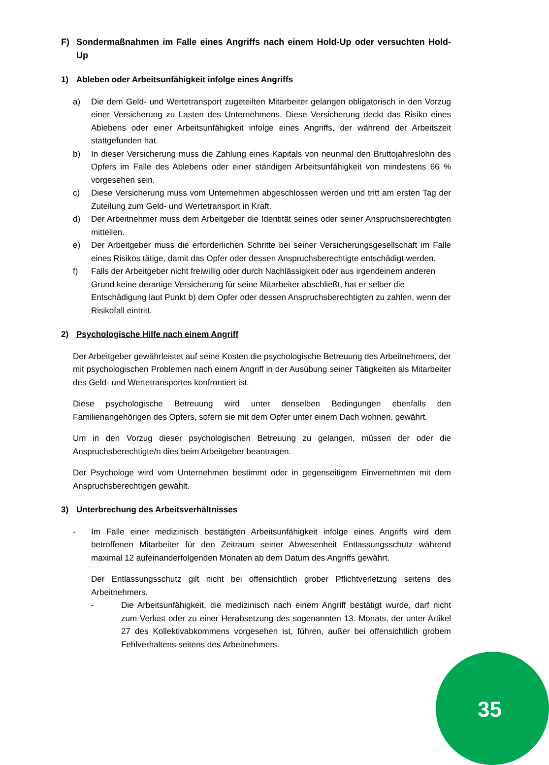F) Sondermaßnahmen im Falle eines Angriffs nach einem Hold-Up oder versuchten Hold-Up
1) Ableben oder Arbeitsunfähigkeit infolge eines Angriffs
a) Die dem Geld- und Wertetransport zugeteilten Mitarbeiter gelangen obligatorisch in den Vorzug einer Versicherung zu Lasten des Unternehmens. Diese Versicherung deckt das Risiko eines Ablebens oder einer Arbeitsunfähigkeit infolge eines Angriffs, der während der Arbeitszeit stattgefunden hat.
b) In dieser Versicherung muss die Zahlung eines Kapitals von neunmal den Bruttojahreslohn des Opfers im Falle des Ablebens oder einer ständigen Arbeitsunfähigkeit von mindestens 66 % vorgesehen sein.
c) Diese Versicherung muss vom Unternehmen abgeschlossen werden und tritt am ersten Tag der Zuteilung zum Geld- und Wertetransport in Kraft.
d) Der Arbeitnehmer muss dem Arbeitgeber die Identität seines oder seiner Anspruchsberechtigten mitteilen.
e) Der Arbeitgeber muss die erforderlichen Schritte bei seiner Versicherungsgesellschaft im Falle eines Risikos tätige, damit das Opfer oder dessen Anspruchsberechtigte entschädigt werden.
f) Falls der Arbeitgeber nicht freiwillig oder durch Nachlässigkeit oder aus irgendeinem anderen Grund keine derartige Versicherung für seine Mitarbeiter abschließt, hat er selber die Entschädigung laut Punkt b) dem Opfer oder dessen Anspruchsberechtigten zu zahlen, wenn der Risikofall eintritt.
2) Psychologische Hilfe nach einem Angriff
Der Arbeitgeber gewährleistet auf seine Kosten die psychologische Betreuung des Arbeitnehmers, der mit psychologischen Problemen nach einem Angriff in der Ausübung seiner Tätigkeiten als Mitarbeiter des Geld- und Wertetransportes konfrontiert ist.
Diese psychologische Betreuung wird unter denselben Bedingungen ebenfalls den Familienangehörigen des Opfers, sofern sie mit dem Opfer unter einem Dach wohnen, gewährt.
Um in den Vorzug dieser psychologischen Betreuung zu gelangen, müssen der oder die Anspruchsberechtigte/n dies beim Arbeitgeber beantragen.
Der Psychologe wird vom Unternehmen bestimmt oder in gegenseitigem Einvernehmen mit dem Anspruchsberechtigen gewählt.
3) Unterbrechung des Arbeitsverhältnisses
- Im Falle einer medizinisch bestätigten Arbeitsunfähigkeit infolge eines Angriffs wird dem betroffenen Mitarbeiter für den Zeitraum seiner Abwesenheit Entlassungsschutz während maximal 12 aufeinanderfolgenden Monaten ab dem Datum des Angriffs gewährt.
Der Entlassungsschutz gilt nicht bei offensichtlich grober Pflichtverletzung seitens des Arbeitnehmers.
- Die Arbeitsunfähigkeit, die medizinisch nach einem Angriff bestätigt wurde, darf nicht zum Verlust oder zu einer Herabsetzung des sogenannten 13. Monats, der unter Artikel 27 des Kollektivabkommens vorgesehen ist, führen, außer bei offensichtlich grobem Fehlverhaltens seitens des Arbeitnehmers.
35